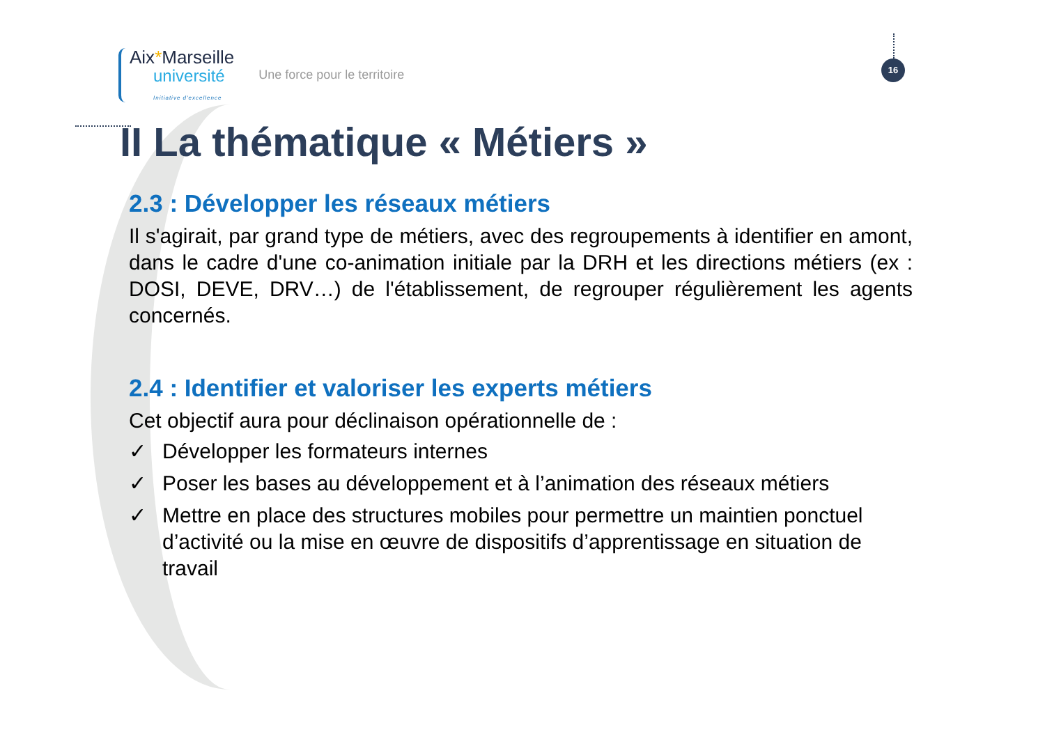Aix*Marseille
université
Initiative d'excellence
Une force pour le territoire
16
II La thématique « Métiers »
2.3 : Développer les réseaux métiers
Il s'agirait, par grand type de métiers, avec des regroupements à identifier en amont, dans le cadre d'une co-animation initiale par la DRH et les directions métiers (ex : DOSI, DEVE, DRV…) de l'établissement, de regrouper régulièrement les agents concernés.
2.4 : Identifier et valoriser les experts métiers
Cet objectif aura pour déclinaison opérationnelle de :
✓ Développer les formateurs internes
✓ Poser les bases au développement et à l’animation des réseaux métiers
✓ Mettre en place des structures mobiles pour permettre un maintien ponctuel d’activité ou la mise en œuvre de dispositifs d’apprentissage en situation de travail